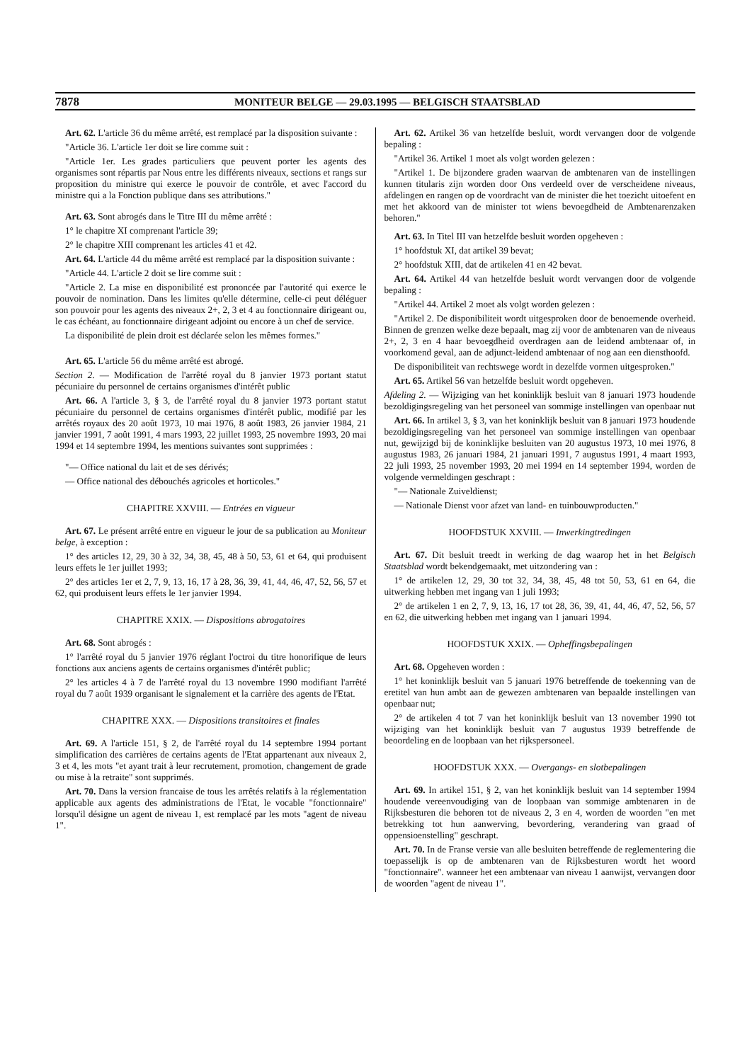7878 MONITEUR BELGE — 29.03.1995 — BELGISCH STAATSBLAD
Art. 62. L'article 36 du même arrêté, est remplacé par la disposition suivante :
"Article 36. L'article 1er doit se lire comme suit :
"Article 1er. Les grades particuliers que peuvent porter les agents des organismes sont répartis par Nous entre les différents niveaux, sections et rangs sur proposition du ministre qui exerce le pouvoir de contrôle, et avec l'accord du ministre qui a la Fonction publique dans ses attributions."
Art. 63. Sont abrogés dans le Titre III du même arrêté :
1° le chapitre XI comprenant l'article 39;
2° le chapitre XIII comprenant les articles 41 et 42.
Art. 64. L'article 44 du même arrêté est remplacé par la disposition suivante :
"Article 44. L'article 2 doit se lire comme suit :
"Article 2. La mise en disponibilité est prononcée par l'autorité qui exerce le pouvoir de nomination. Dans les limites qu'elle détermine, celle-ci peut déléguer son pouvoir pour les agents des niveaux 2+, 2, 3 et 4 au fonctionnaire dirigeant ou, le cas échéant, au fonctionnaire dirigeant adjoint ou encore à un chef de service.
La disponibilité de plein droit est déclarée selon les mêmes formes."
Art. 65. L'article 56 du même arrêté est abrogé.
Section 2. — Modification de l'arrêté royal du 8 janvier 1973 portant statut pécuniaire du personnel de certains organismes d'intérêt public
Art. 66. A l'article 3, § 3, de l'arrêté royal du 8 janvier 1973 portant statut pécuniaire du personnel de certains organismes d'intérêt public, modifié par les arrêtés royaux des 20 août 1973, 10 mai 1976, 8 août 1983, 26 janvier 1984, 21 janvier 1991, 7 août 1991, 4 mars 1993, 22 juillet 1993, 25 novembre 1993, 20 mai 1994 et 14 septembre 1994, les mentions suivantes sont supprimées :
"— Office national du lait et de ses dérivés;
— Office national des débouchés agricoles et horticoles."
CHAPITRE XXVIII. — Entrées en vigueur
Art. 67. Le présent arrêté entre en vigueur le jour de sa publication au Moniteur belge, à exception :
1° des articles 12, 29, 30 à 32, 34, 38, 45, 48 à 50, 53, 61 et 64, qui produisent leurs effets le 1er juillet 1993;
2° des articles 1er et 2, 7, 9, 13, 16, 17 à 28, 36, 39, 41, 44, 46, 47, 52, 56, 57 et 62, qui produisent leurs effets le 1er janvier 1994.
CHAPITRE XXIX. — Dispositions abrogatoires
Art. 68. Sont abrogés :
1° l'arrêté royal du 5 janvier 1976 réglant l'octroi du titre honorifique de leurs fonctions aux anciens agents de certains organismes d'intérêt public;
2° les articles 4 à 7 de l'arrêté royal du 13 novembre 1990 modifiant l'arrêté royal du 7 août 1939 organisant le signalement et la carrière des agents de l'Etat.
CHAPITRE XXX. — Dispositions transitoires et finales
Art. 69. A l'article 151, § 2, de l'arrêté royal du 14 septembre 1994 portant simplification des carrières de certains agents de l'Etat appartenant aux niveaux 2, 3 et 4, les mots "et ayant trait à leur recrutement, promotion, changement de grade ou mise à la retraite" sont supprimés.
Art. 70. Dans la version francaise de tous les arrêtés relatifs à la réglementation applicable aux agents des administrations de l'Etat, le vocable "fonctionnaire" lorsqu'il désigne un agent de niveau 1, est remplacé par les mots "agent de niveau 1".
Art. 62. Artikel 36 van hetzelfde besluit, wordt vervangen door de volgende bepaling :
"Artikel 36. Artikel 1 moet als volgt worden gelezen :
"Artikel 1. De bijzondere graden waarvan de ambtenaren van de instellingen kunnen titularis zijn worden door Ons verdeeld over de verscheidene niveaus, afdelingen en rangen op de voordracht van de minister die het toezicht uitoefent en met het akkoord van de minister tot wiens bevoegdheid de Ambtenarenzaken behoren."
Art. 63. In Titel III van hetzelfde besluit worden opgeheven :
1° hoofdstuk XI, dat artikel 39 bevat;
2° hoofdstuk XIII, dat de artikelen 41 en 42 bevat.
Art. 64. Artikel 44 van hetzelfde besluit wordt vervangen door de volgende bepaling :
"Artikel 44. Artikel 2 moet als volgt worden gelezen :
"Artikel 2. De disponibiliteit wordt uitgesproken door de benoemende overheid. Binnen de grenzen welke deze bepaalt, mag zij voor de ambtenaren van de niveaus 2+, 2, 3 en 4 haar bevoegdheid overdragen aan de leidend ambtenaar of, in voorkomend geval, aan de adjunct-leidend ambtenaar of nog aan een diensthoofd.
De disponibiliteit van rechtswege wordt in dezelfde vormen uitgesproken."
Art. 65. Artikel 56 van hetzelfde besluit wordt opgeheven.
Afdeling 2. — Wijziging van het koninklijk besluit van 8 januari 1973 houdende bezoldigingsregeling van het personeel van sommige instellingen van openbaar nut
Art. 66. In artikel 3, § 3, van het koninklijk besluit van 8 januari 1973 houdende bezoldigingsregeling van het personeel van sommige instellingen van openbaar nut, gewijzigd bij de koninklijke besluiten van 20 augustus 1973, 10 mei 1976, 8 augustus 1983, 26 januari 1984, 21 januari 1991, 7 augustus 1991, 4 maart 1993, 22 juli 1993, 25 november 1993, 20 mei 1994 en 14 september 1994, worden de volgende vermeldingen geschrapt :
"— Nationale Zuiveldienst;
— Nationale Dienst voor afzet van land- en tuinbouwproducten."
HOOFDSTUK XXVIII. — Inwerkingtredingen
Art. 67. Dit besluit treedt in werking de dag waarop het in het Belgisch Staatsblad wordt bekendgemaakt, met uitzondering van :
1° de artikelen 12, 29, 30 tot 32, 34, 38, 45, 48 tot 50, 53, 61 en 64, die uitwerking hebben met ingang van 1 juli 1993;
2° de artikelen 1 en 2, 7, 9, 13, 16, 17 tot 28, 36, 39, 41, 44, 46, 47, 52, 56, 57 en 62, die uitwerking hebben met ingang van 1 januari 1994.
HOOFDSTUK XXIX. — Opheffingsbepalingen
Art. 68. Opgeheven worden :
1° het koninklijk besluit van 5 januari 1976 betreffende de toekenning van de eretitel van hun ambt aan de gewezen ambtenaren van bepaalde instellingen van openbaar nut;
2° de artikelen 4 tot 7 van het koninklijk besluit van 13 november 1990 tot wijziging van het koninklijk besluit van 7 augustus 1939 betreffende de beoordeling en de loopbaan van het rijkspersoneel.
HOOFDSTUK XXX. — Overgangs- en slotbepalingen
Art. 69. In artikel 151, § 2, van het koninklijk besluit van 14 september 1994 houdende vereenvoudiging van de loopbaan van sommige ambtenaren in de Rijksbesturen die behoren tot de niveaus 2, 3 en 4, worden de woorden "en met betrekking tot hun aanwerving, bevordering, verandering van graad of oppensioenstelling" geschrapt.
Art. 70. In de Franse versie van alle besluiten betreffende de reglementering die toepasselijk is op de ambtenaren van de Rijksbesturen wordt het woord "fonctionnaire". wanneer het een ambtenaar van niveau 1 aanwijst, vervangen door de woorden "agent de niveau 1".